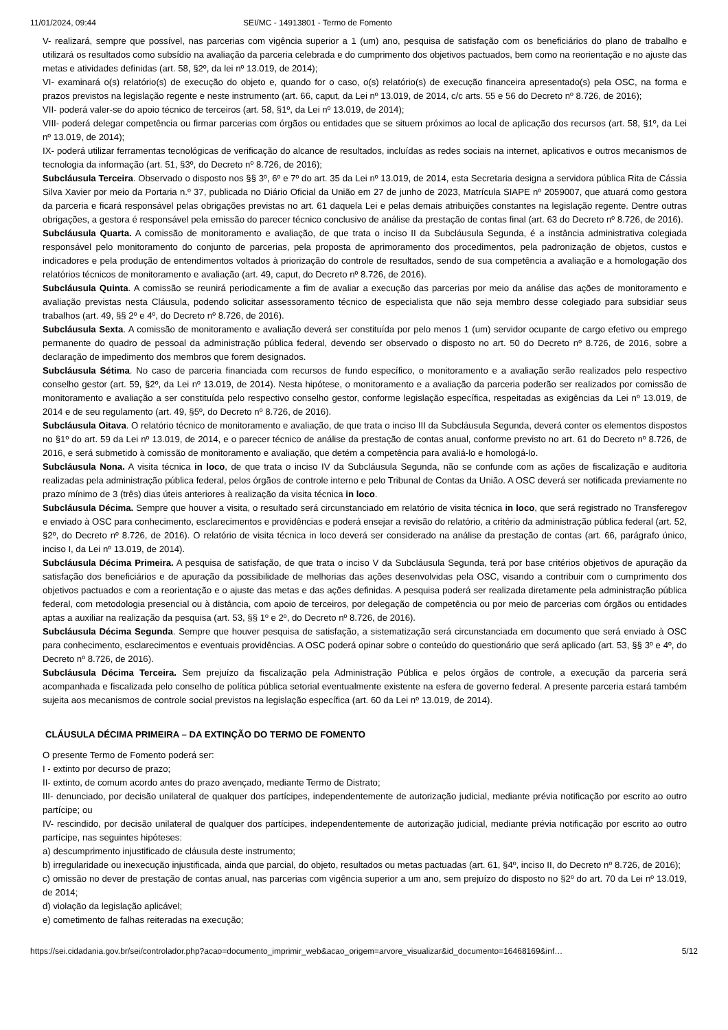11/01/2024, 09:44 SEI/MC - 14913801 - Termo de Fomento
V- realizará, sempre que possível, nas parcerias com vigência superior a 1 (um) ano, pesquisa de satisfação com os beneficiários do plano de trabalho e utilizará os resultados como subsídio na avaliação da parceria celebrada e do cumprimento dos objetivos pactuados, bem como na reorientação e no ajuste das metas e atividades definidas (art. 58, §2º, da lei nº 13.019, de 2014);
VI- examinará o(s) relatório(s) de execução do objeto e, quando for o caso, o(s) relatório(s) de execução financeira apresentado(s) pela OSC, na forma e prazos previstos na legislação regente e neste instrumento (art. 66, caput, da Lei nº 13.019, de 2014, c/c arts. 55 e 56 do Decreto nº 8.726, de 2016);
VII- poderá valer-se do apoio técnico de terceiros (art. 58, §1º, da Lei nº 13.019, de 2014);
VIII- poderá delegar competência ou firmar parcerias com órgãos ou entidades que se situem próximos ao local de aplicação dos recursos (art. 58, §1º, da Lei nº 13.019, de 2014);
IX- poderá utilizar ferramentas tecnológicas de verificação do alcance de resultados, incluídas as redes sociais na internet, aplicativos e outros mecanismos de tecnologia da informação (art. 51, §3º, do Decreto nº 8.726, de 2016);
Subcláusula Terceira. Observado o disposto nos §§ 3º, 6º e 7º do art. 35 da Lei nº 13.019, de 2014, esta Secretaria designa a servidora pública Rita de Cássia Silva Xavier por meio da Portaria n.º 37, publicada no Diário Oficial da União em 27 de junho de 2023, Matrícula SIAPE nº 2059007, que atuará como gestora da parceria e ficará responsável pelas obrigações previstas no art. 61 daquela Lei e pelas demais atribuições constantes na legislação regente. Dentre outras obrigações, a gestora é responsável pela emissão do parecer técnico conclusivo de análise da prestação de contas final (art. 63 do Decreto nº 8.726, de 2016).
Subcláusula Quarta. A comissão de monitoramento e avaliação, de que trata o inciso II da Subcláusula Segunda, é a instância administrativa colegiada responsável pelo monitoramento do conjunto de parcerias, pela proposta de aprimoramento dos procedimentos, pela padronização de objetos, custos e indicadores e pela produção de entendimentos voltados à priorização do controle de resultados, sendo de sua competência a avaliação e a homologação dos relatórios técnicos de monitoramento e avaliação (art. 49, caput, do Decreto nº 8.726, de 2016).
Subcláusula Quinta. A comissão se reunirá periodicamente a fim de avaliar a execução das parcerias por meio da análise das ações de monitoramento e avaliação previstas nesta Cláusula, podendo solicitar assessoramento técnico de especialista que não seja membro desse colegiado para subsidiar seus trabalhos (art. 49, §§ 2º e 4º, do Decreto nº 8.726, de 2016).
Subcláusula Sexta. A comissão de monitoramento e avaliação deverá ser constituída por pelo menos 1 (um) servidor ocupante de cargo efetivo ou emprego permanente do quadro de pessoal da administração pública federal, devendo ser observado o disposto no art. 50 do Decreto nº 8.726, de 2016, sobre a declaração de impedimento dos membros que forem designados.
Subcláusula Sétima. No caso de parceria financiada com recursos de fundo específico, o monitoramento e a avaliação serão realizados pelo respectivo conselho gestor (art. 59, §2º, da Lei nº 13.019, de 2014). Nesta hipótese, o monitoramento e a avaliação da parceria poderão ser realizados por comissão de monitoramento e avaliação a ser constituída pelo respectivo conselho gestor, conforme legislação específica, respeitadas as exigências da Lei nº 13.019, de 2014 e de seu regulamento (art. 49, §5º, do Decreto nº 8.726, de 2016).
Subcláusula Oitava. O relatório técnico de monitoramento e avaliação, de que trata o inciso III da Subcláusula Segunda, deverá conter os elementos dispostos no §1º do art. 59 da Lei nº 13.019, de 2014, e o parecer técnico de análise da prestação de contas anual, conforme previsto no art. 61 do Decreto nº 8.726, de 2016, e será submetido à comissão de monitoramento e avaliação, que detém a competência para avaliá-lo e homologá-lo.
Subcláusula Nona. A visita técnica in loco, de que trata o inciso IV da Subcláusula Segunda, não se confunde com as ações de fiscalização e auditoria realizadas pela administração pública federal, pelos órgãos de controle interno e pelo Tribunal de Contas da União. A OSC deverá ser notificada previamente no prazo mínimo de 3 (três) dias úteis anteriores à realização da visita técnica in loco.
Subcláusula Décima. Sempre que houver a visita, o resultado será circunstanciado em relatório de visita técnica in loco, que será registrado no Transferegov e enviado à OSC para conhecimento, esclarecimentos e providências e poderá ensejar a revisão do relatório, a critério da administração pública federal (art. 52, §2º, do Decreto nº 8.726, de 2016). O relatório de visita técnica in loco deverá ser considerado na análise da prestação de contas (art. 66, parágrafo único, inciso I, da Lei nº 13.019, de 2014).
Subcláusula Décima Primeira. A pesquisa de satisfação, de que trata o inciso V da Subcláusula Segunda, terá por base critérios objetivos de apuração da satisfação dos beneficiários e de apuração da possibilidade de melhorias das ações desenvolvidas pela OSC, visando a contribuir com o cumprimento dos objetivos pactuados e com a reorientação e o ajuste das metas e das ações definidas. A pesquisa poderá ser realizada diretamente pela administração pública federal, com metodologia presencial ou à distância, com apoio de terceiros, por delegação de competência ou por meio de parcerias com órgãos ou entidades aptas a auxiliar na realização da pesquisa (art. 53, §§ 1º e 2º, do Decreto nº 8.726, de 2016).
Subcláusula Décima Segunda. Sempre que houver pesquisa de satisfação, a sistematização será circunstanciada em documento que será enviado à OSC para conhecimento, esclarecimentos e eventuais providências. A OSC poderá opinar sobre o conteúdo do questionário que será aplicado (art. 53, §§ 3º e 4º, do Decreto nº 8.726, de 2016).
Subcláusula Décima Terceira. Sem prejuízo da fiscalização pela Administração Pública e pelos órgãos de controle, a execução da parceria será acompanhada e fiscalizada pelo conselho de política pública setorial eventualmente existente na esfera de governo federal. A presente parceria estará também sujeita aos mecanismos de controle social previstos na legislação específica (art. 60 da Lei nº 13.019, de 2014).
CLÁUSULA DÉCIMA PRIMEIRA – DA EXTINÇÃO DO TERMO DE FOMENTO
O presente Termo de Fomento poderá ser:
I - extinto por decurso de prazo;
II- extinto, de comum acordo antes do prazo avençado, mediante Termo de Distrato;
III- denunciado, por decisão unilateral de qualquer dos partícipes, independentemente de autorização judicial, mediante prévia notificação por escrito ao outro partícipe; ou
IV- rescindido, por decisão unilateral de qualquer dos partícipes, independentemente de autorização judicial, mediante prévia notificação por escrito ao outro partícipe, nas seguintes hipóteses:
a) descumprimento injustificado de cláusula deste instrumento;
b) irregularidade ou inexecução injustificada, ainda que parcial, do objeto, resultados ou metas pactuadas (art. 61, §4º, inciso II, do Decreto nº 8.726, de 2016);
c) omissão no dever de prestação de contas anual, nas parcerias com vigência superior a um ano, sem prejuízo do disposto no §2º do art. 70 da Lei nº 13.019, de 2014;
d) violação da legislação aplicável;
e) cometimento de falhas reiteradas na execução;
https://sei.cidadania.gov.br/sei/controlador.php?acao=documento_imprimir_web&acao_origem=arvore_visualizar&id_documento=16468169&inf… 5/12